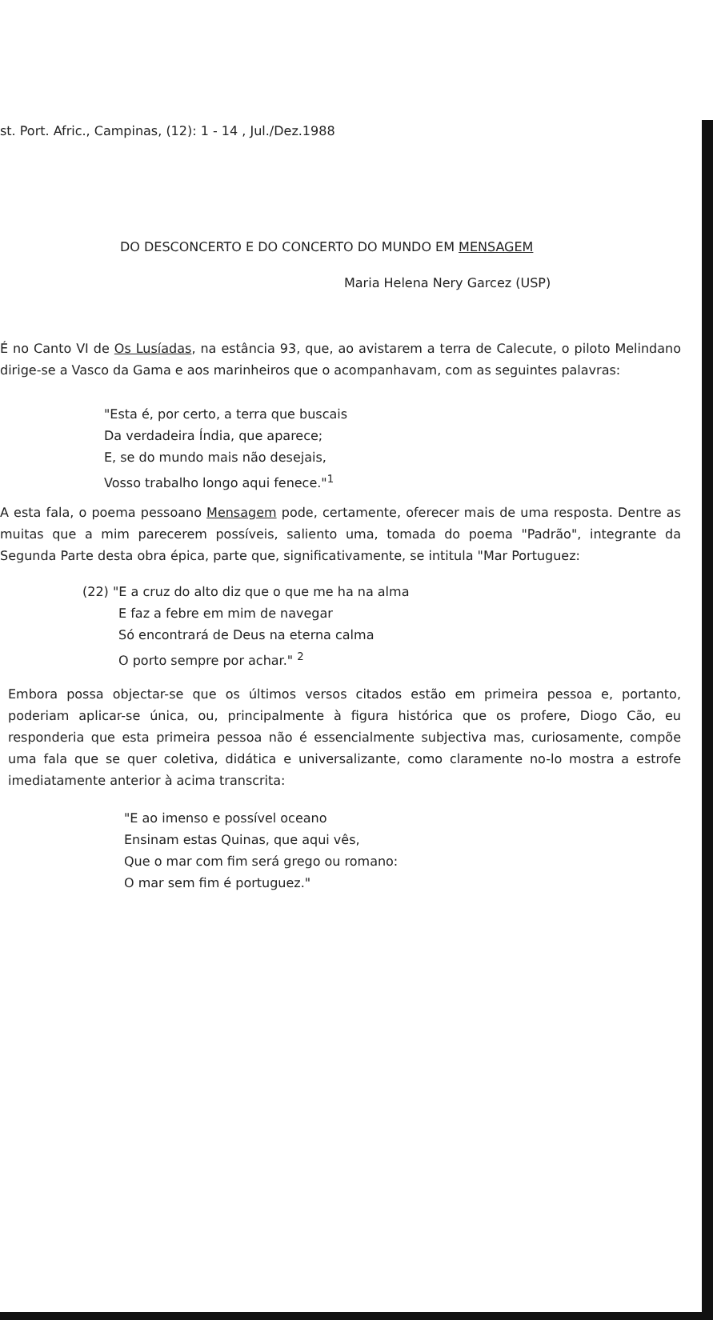st. Port. Afric., Campinas, (12): 1 - 14 , Jul./Dez.1988
DO DESCONCERTO E DO CONCERTO DO MUNDO EM MENSAGEM
Maria Helena Nery Garcez (USP)
É no Canto VI de Os Lusíadas, na estância 93, que, ao avistarem a terra de Calecute, o piloto Melindano dirige-se a Vasco da Gama e aos marinheiros que o acompanhavam, com as seguintes palavras:
"Esta é, por certo, a terra que buscais
Da verdadeira Índia, que aparece;
E, se do mundo mais não desejais,
Vosso trabalho longo aqui fenece."<sup>1</sup>
A esta fala, o poema pessoano Mensagem pode, certamente, oferecer mais de uma resposta. Dentre as muitas que a mim parecerem possíveis, saliento uma, tomada do poema "Padrão", integrante da Segunda Parte desta obra épica, parte que, significativamente, se intitula "Mar Portuguez:
(22) "E a cruz do alto diz que o que me ha na alma
E faz a febre em mim de navegar
Só encontrará de Deus na eterna calma
O porto sempre por achar." <sup>2</sup>
Embora possa objectar-se que os últimos versos citados estão em primeira pessoa e, portanto, poderiam aplicar-se única, ou, principalmente à figura histórica que os profere, Diogo Cão, eu responderia que esta primeira pessoa não é essencialmente subjectiva mas, curiosamente, compõe uma fala que se quer coletiva, didática e universalizante, como claramente no-lo mostra a estrofe imediatamente anterior à acima transcrita:
"E ao imenso e possível oceano
Ensinam estas Quinas, que aqui vês,
Que o mar com fim será grego ou romano:
O mar sem fim é portuguez."